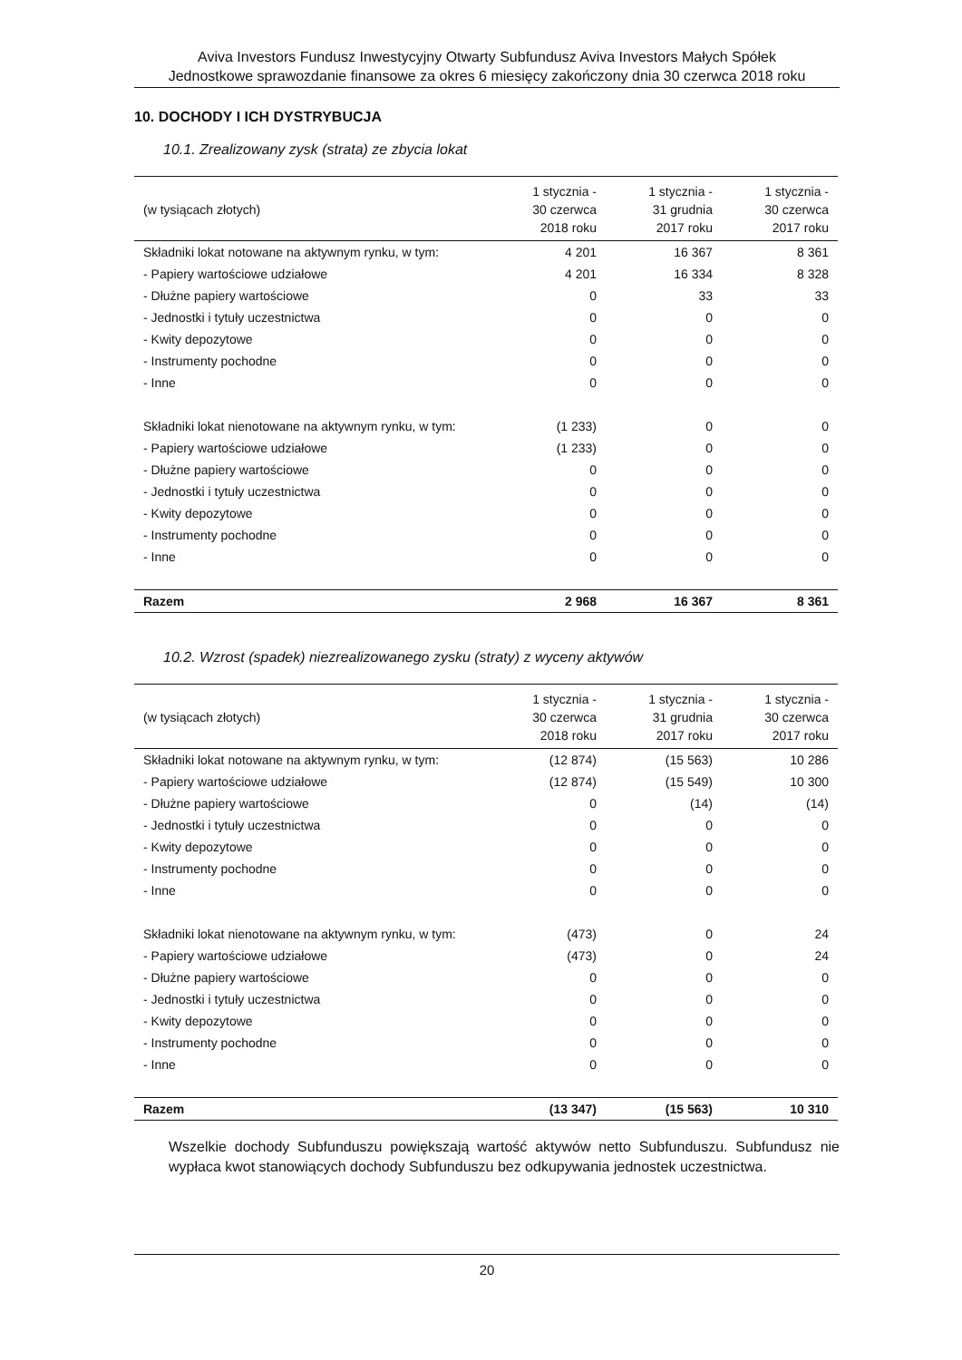Aviva Investors Fundusz Inwestycyjny Otwarty Subfundusz Aviva Investors Małych Spółek
Jednostkowe sprawozdanie finansowe za okres 6 miesięcy zakończony dnia 30 czerwca 2018 roku
10. DOCHODY I ICH DYSTRYBUCJA
10.1. Zrealizowany zysk (strata) ze zbycia lokat
| (w tysiącach złotych) | 1 stycznia - 30 czerwca 2018 roku | 1 stycznia - 31 grudnia 2017 roku | 1 stycznia - 30 czerwca 2017 roku |
| --- | --- | --- | --- |
| Składniki lokat notowane na aktywnym rynku, w tym: | 4 201 | 16 367 | 8 361 |
| - Papiery wartościowe udziałowe | 4 201 | 16 334 | 8 328 |
| - Dłużne papiery wartościowe | 0 | 33 | 33 |
| - Jednostki i tytuły uczestnictwa | 0 | 0 | 0 |
| - Kwity depozytowe | 0 | 0 | 0 |
| - Instrumenty pochodne | 0 | 0 | 0 |
| - Inne | 0 | 0 | 0 |
| Składniki lokat nienotowane na aktywnym rynku, w tym: | (1 233) | 0 | 0 |
| - Papiery wartościowe udziałowe | (1 233) | 0 | 0 |
| - Dłużne papiery wartościowe | 0 | 0 | 0 |
| - Jednostki i tytuły uczestnictwa | 0 | 0 | 0 |
| - Kwity depozytowe | 0 | 0 | 0 |
| - Instrumenty pochodne | 0 | 0 | 0 |
| - Inne | 0 | 0 | 0 |
| Razem | 2 968 | 16 367 | 8 361 |
10.2. Wzrost (spadek) niezrealizowanego zysku (straty) z wyceny aktywów
| (w tysiącach złotych) | 1 stycznia - 30 czerwca 2018 roku | 1 stycznia - 31 grudnia 2017 roku | 1 stycznia - 30 czerwca 2017 roku |
| --- | --- | --- | --- |
| Składniki lokat notowane na aktywnym rynku, w tym: | (12 874) | (15 563) | 10 286 |
| - Papiery wartościowe udziałowe | (12 874) | (15 549) | 10 300 |
| - Dłużne papiery wartościowe | 0 | (14) | (14) |
| - Jednostki i tytuły uczestnictwa | 0 | 0 | 0 |
| - Kwity depozytowe | 0 | 0 | 0 |
| - Instrumenty pochodne | 0 | 0 | 0 |
| - Inne | 0 | 0 | 0 |
| Składniki lokat nienotowane na aktywnym rynku, w tym: | (473) | 0 | 24 |
| - Papiery wartościowe udziałowe | (473) | 0 | 24 |
| - Dłużne papiery wartościowe | 0 | 0 | 0 |
| - Jednostki i tytuły uczestnictwa | 0 | 0 | 0 |
| - Kwity depozytowe | 0 | 0 | 0 |
| - Instrumenty pochodne | 0 | 0 | 0 |
| - Inne | 0 | 0 | 0 |
| Razem | (13 347) | (15 563) | 10 310 |
Wszelkie dochody Subfunduszu powiększają wartość aktywów netto Subfunduszu. Subfundusz nie wypłaca kwot stanowiących dochody Subfunduszu bez odkupywania jednostek uczestnictwa.
20